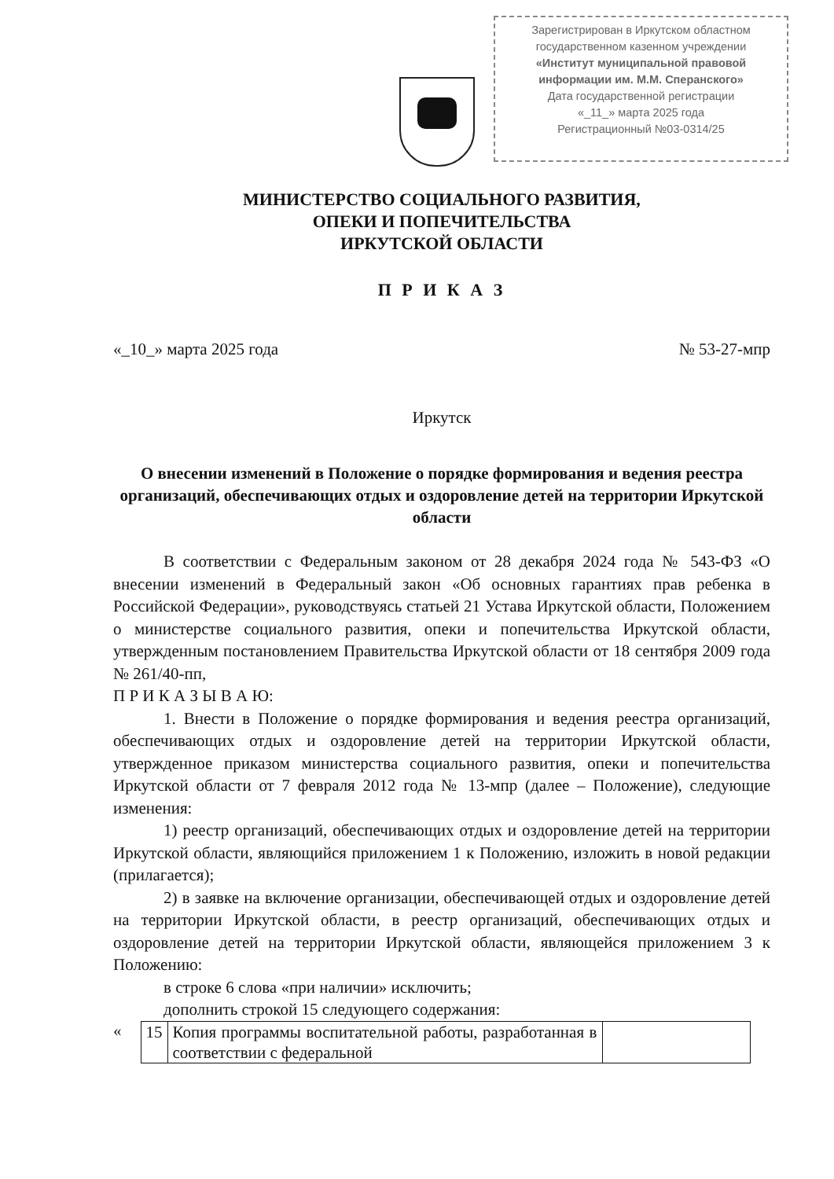Зарегистрирован в Иркутском областном
государственном казенном учреждении
«Институт муниципальной правовой
информации им. М.М. Сперанского»
Дата государственной регистрации
«_11_» марта 2025 года
Регистрационный №03-0314/25
МИНИСТЕРСТВО СОЦИАЛЬНОГО РАЗВИТИЯ,
ОПЕКИ И ПОПЕЧИТЕЛЬСТВА
ИРКУТСКОЙ ОБЛАСТИ
П Р И К А З
«_10_» марта 2025 года № 53-27-мпр
Иркутск
О внесении изменений в Положение о порядке формирования и ведения реестра организаций, обеспечивающих отдых и оздоровление детей на территории Иркутской области
В соответствии с Федеральным законом от 28 декабря 2024 года № 543-ФЗ «О внесении изменений в Федеральный закон «Об основных гарантиях прав ребенка в Российской Федерации», руководствуясь статьей 21 Устава Иркутской области, Положением о министерстве социального развития, опеки и попечительства Иркутской области, утвержденным постановлением Правительства Иркутской области от 18 сентября 2009 года № 261/40-пп,
П Р И К А З Ы В А Ю:
1. Внести в Положение о порядке формирования и ведения реестра организаций, обеспечивающих отдых и оздоровление детей на территории Иркутской области, утвержденное приказом министерства социального развития, опеки и попечительства Иркутской области от 7 февраля 2012 года № 13-мпр (далее – Положение), следующие изменения:
1) реестр организаций, обеспечивающих отдых и оздоровление детей на территории Иркутской области, являющийся приложением 1 к Положению, изложить в новой редакции (прилагается);
2) в заявке на включение организации, обеспечивающей отдых и оздоровление детей на территории Иркутской области, в реестр организаций, обеспечивающих отдых и оздоровление детей на территории Иркутской области, являющейся приложением 3 к Положению:
в строке 6 слова «при наличии» исключить;
дополнить строкой 15 следующего содержания:
«
| 15 | Копия программы воспитательной работы, разработанная в соответствии с федеральной | |